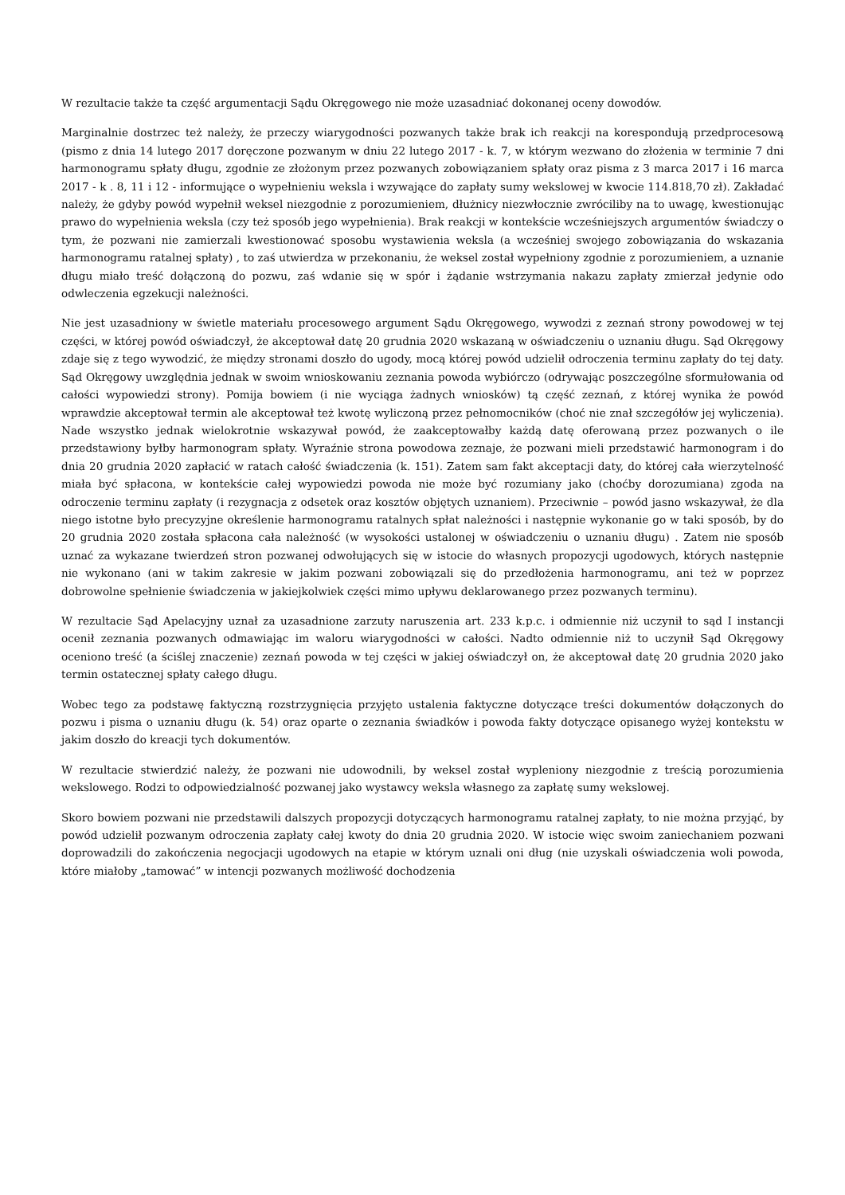W rezultacie także ta część argumentacji Sądu Okręgowego nie może uzasadniać dokonanej oceny dowodów.
Marginalnie dostrzec też należy, że przeczy wiarygodności pozwanych także brak ich reakcji na korespondują przedprocesową (pismo z dnia 14 lutego 2017 doręczone pozwanym w dniu 22 lutego 2017 - k. 7, w którym wezwano do złożenia w terminie 7 dni harmonogramu spłaty długu, zgodnie ze złożonym przez pozwanych zobowiązaniem spłaty oraz pisma z 3 marca 2017 i 16 marca 2017 - k . 8, 11 i 12 - informujące o wypełnieniu weksla i wzywające do zapłaty sumy wekslowej w kwocie 114.818,70 zł). Zakładać należy, że gdyby powód wypełnił weksel niezgodnie z porozumieniem, dłużnicy niezwłocznie zwróciliby na to uwagę, kwestionując prawo do wypełnienia weksla (czy też sposób jego wypełnienia). Brak reakcji w kontekście wcześniejszych argumentów świadczy o tym, że pozwani nie zamierzali kwestionować sposobu wystawienia weksla (a wcześniej swojego zobowiązania do wskazania harmonogramu ratalnej spłaty) , to zaś utwierdza w przekonaniu, że weksel został wypełniony zgodnie z porozumieniem, a uznanie długu miało treść dołączoną do pozwu, zaś wdanie się w spór i żądanie wstrzymania nakazu zapłaty zmierzał jedynie odo odwleczenia egzekucji należności.
Nie jest uzasadniony w świetle materiału procesowego argument Sądu Okręgowego, wywodzi z zeznań strony powodowej w tej części, w której powód oświadczył, że akceptował datę 20 grudnia 2020 wskazaną w oświadczeniu o uznaniu długu. Sąd Okręgowy zdaje się z tego wywodzić, że między stronami doszło do ugody, mocą której powód udzielił odroczenia terminu zapłaty do tej daty. Sąd Okręgowy uwzględnia jednak w swoim wnioskowaniu zeznania powoda wybiórczo (odrywając poszczególne sformułowania od całości wypowiedzi strony). Pomija bowiem (i nie wyciąga żadnych wniosków) tą część zeznań, z której wynika że powód wprawdzie akceptował termin ale akceptował też kwotę wyliczoną przez pełnomocników (choć nie znał szczegółów jej wyliczenia). Nade wszystko jednak wielokrotnie wskazywał powód, że zaakceptowałby każdą datę oferowaną przez pozwanych o ile przedstawiony byłby harmonogram spłaty. Wyraźnie strona powodowa zeznaje, że pozwani mieli przedstawić harmonogram i do dnia 20 grudnia 2020 zapłacić w ratach całość świadczenia (k. 151). Zatem sam fakt akceptacji daty, do której cała wierzytelność miała być spłacona, w kontekście całej wypowiedzi powoda nie może być rozumiany jako (choćby dorozumiana) zgoda na odroczenie terminu zapłaty (i rezygnacja z odsetek oraz kosztów objętych uznaniem). Przeciwnie – powód jasno wskazywał, że dla niego istotne było precyzyjne określenie harmonogramu ratalnych spłat należności i następnie wykonanie go w taki sposób, by do 20 grudnia 2020 została spłacona cała należność (w wysokości ustalonej w oświadczeniu o uznaniu długu) . Zatem nie sposób uznać za wykazane twierdzeń stron pozwanej odwołujących się w istocie do własnych propozycji ugodowych, których następnie nie wykonano (ani w takim zakresie w jakim pozwani zobowiązali się do przedłożenia harmonogramu, ani też w poprzez dobrowolne spełnienie świadczenia w jakiejkolwiek części mimo upływu deklarowanego przez pozwanych terminu).
W rezultacie Sąd Apelacyjny uznał za uzasadnione zarzuty naruszenia art. 233 k.p.c. i odmiennie niż uczynił to sąd I instancji ocenił zeznania pozwanych odmawiając im waloru wiarygodności w całości. Nadto odmiennie niż to uczynił Sąd Okręgowy oceniono treść (a ściślej znaczenie) zeznań powoda w tej części w jakiej oświadczył on, że akceptował datę 20 grudnia 2020 jako termin ostatecznej spłaty całego długu.
Wobec tego za podstawę faktyczną rozstrzygnięcia przyjęto ustalenia faktyczne dotyczące treści dokumentów dołączonych do pozwu i pisma o uznaniu długu (k. 54) oraz oparte o zeznania świadków i powoda fakty dotyczące opisanego wyżej kontekstu w jakim doszło do kreacji tych dokumentów.
W rezultacie stwierdzić należy, że pozwani nie udowodnili, by weksel został wypleniony niezgodnie z treścią porozumienia wekslowego. Rodzi to odpowiedzialność pozwanej jako wystawcy weksla własnego za zapłatę sumy wekslowej.
Skoro bowiem pozwani nie przedstawili dalszych propozycji dotyczących harmonogramu ratalnej zapłaty, to nie można przyjąć, by powód udzielił pozwanym odroczenia zapłaty całej kwoty do dnia 20 grudnia 2020. W istocie więc swoim zaniechaniem pozwani doprowadzili do zakończenia negocjacji ugodowych na etapie w którym uznali oni dług (nie uzyskali oświadczenia woli powoda, które miałoby „tamować” w intencji pozwanych możliwość dochodzenia